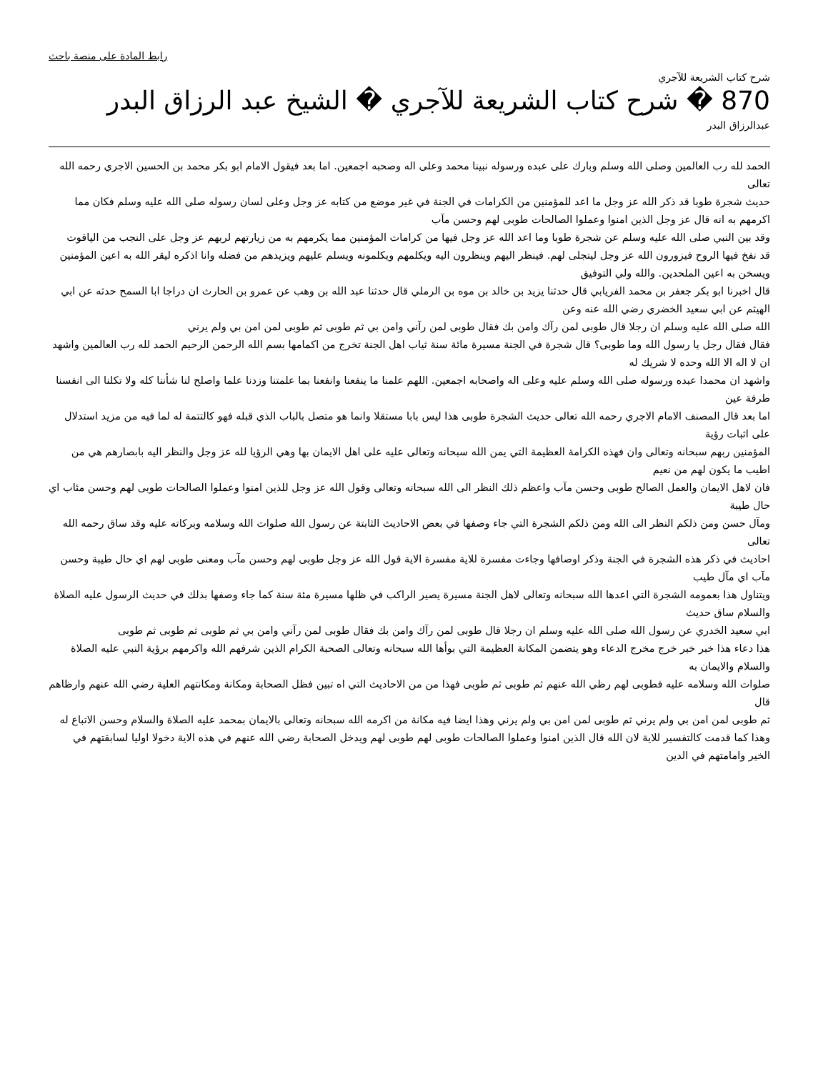رابط المادة على منصة باحث
شرح كتاب الشريعة للآجري
870 � شرح كتاب الشريعة للآجري � الشيخ عبد الرزاق البدر
عبدالرزاق البدر
الحمد لله رب العالمين وصلى الله وسلم وبارك على عبده ورسوله نبينا محمد وعلى اله وصحبه اجمعين. اما بعد فيقول الامام ابو بكر محمد بن الحسين الاجري رحمه الله تعالى
حديث شجرة طوبا قد ذكر الله عز وجل ما اعد للمؤمنين من الكرامات في الجنة في غير موضع من كتابه عز وجل وعلى لسان رسوله صلى الله عليه وسلم فكان مما اكرمهم به انه قال عز وجل الذين امنوا وعملوا الصالحات طوبى لهم وحسن مآب
وقد بين النبي صلى الله عليه وسلم عن شجرة طوبا وما اعد الله عز وجل فيها من كرامات المؤمنين مما يكرمهم به من زيارتهم لربهم عز وجل على النجب من الياقوت
قد نفخ فيها الروح فيزورون الله عز وجل ليتجلى لهم. فينظر اليهم وينظرون اليه ويكلمهم ويكلمونه ويسلم عليهم ويزيدهم من فضله وانا اذكره ليقر الله به اعين المؤمنين ويسخن به اعين الملحدين. والله ولي التوفيق
قال اخبرنا ابو بكر جعفر بن محمد الفريابي قال حدثنا يزيد بن خالد بن موه بن الرملي قال حدثنا عبد الله بن وهب عن عمرو بن الحارث ان دراجا ابا السمح حدثه عن ابي الهيثم عن ابي سعيد الخضري رضي الله عنه وعن
الله صلى الله عليه وسلم ان رجلا قال طوبى لمن رآك وامن بك فقال طوبى لمن رآني وامن بي ثم طوبى ثم طوبى لمن امن بي ولم يرني
فقال فقال رجل يا رسول الله وما طوبى؟ قال شجرة في الجنة مسيرة مائة سنة ثياب اهل الجنة تخرج من اكمامها بسم الله الرحمن الرحيم الحمد لله رب العالمين واشهد ان لا اله الا الله وحده لا شريك له
واشهد ان محمدا عبده ورسوله صلى الله وسلم عليه وعلى اله واصحابه اجمعين. اللهم علمنا ما ينفعنا وانفعنا بما علمتنا وزدنا علما واصلح لنا شأننا كله ولا تكلنا الى انفسنا طرفة عين
اما بعد قال المصنف الامام الاجري رحمه الله تعالى حديث الشجرة طوبى هذا ليس بابا مستقلا وانما هو متصل بالباب الذي قبله فهو كالتتمة له لما فيه من مزيد استدلال على اثبات رؤية
المؤمنين ربهم سبحانه وتعالى وان فهذه الكرامة العظيمة التي يمن الله سبحانه وتعالى عليه على اهل الايمان بها وهي الرؤيا لله عز وجل والنظر اليه بابصارهم هي من اطيب ما يكون لهم من نعيم
فان لاهل الايمان والعمل الصالح طوبى وحسن مآب واعظم ذلك النظر الى الله سبحانه وتعالى وقول الله عز وجل للذين امنوا وعملوا الصالحات طوبى لهم وحسن مئاب اي حال طيبة
ومآل حسن ومن ذلكم النظر الى الله ومن ذلكم الشجرة التي جاء وصفها في بعض الاحاديث الثابتة عن رسول الله صلوات الله وسلامه وبركاته عليه وقد ساق رحمه الله تعالى
احاديث في ذكر هذه الشجرة في الجنة وذكر اوصافها وجاءت مفسرة للاية مفسرة الاية قول الله عز وجل طوبى لهم وحسن مآب ومعنى طوبى لهم اي حال طيبة وحسن مآب اي مآل طيب
ويتناول هذا بعمومه الشجرة التي اعدها الله سبحانه وتعالى لاهل الجنة مسيرة يصير الراكب في ظلها مسيرة مئة سنة كما جاء وصفها بذلك في حديث الرسول عليه الصلاة والسلام ساق حديث
ابي سعيد الخدري عن رسول الله صلى الله عليه وسلم ان رجلا قال طوبى لمن رآك وامن بك فقال طوبى لمن رآني وامن بي ثم طوبى ثم طوبى ثم طوبى
هذا دعاء هذا خبر خبر خرج مخرج الدعاء وهو يتضمن المكانة العظيمة التي بوأها الله سبحانه وتعالى الصحبة الكرام الذين شرفهم الله واكرمهم برؤية النبي عليه الصلاة والسلام والايمان به
صلوات الله وسلامه عليه فطوبى لهم رظي الله عنهم ثم طوبى ثم طوبى فهذا من من الاحاديث التي اه تبين فظل الصحابة ومكانة ومكانتهم العلية رضي الله عنهم وارظاهم قال
ثم طوبى لمن امن بي ولم يرني ثم طوبى لمن امن بي ولم يرني وهذا ايضا فيه مكانة من اكرمه الله سبحانه وتعالى بالايمان بمحمد عليه الصلاة والسلام وحسن الاتباع له
وهذا كما قدمت كالتفسير للاية لان الله قال الذين امنوا وعملوا الصالحات طوبى لهم طوبى لهم ويدخل الصحابة رضي الله عنهم في هذه الاية دخولا اوليا لسابقتهم في الخير وامامتهم في الدين